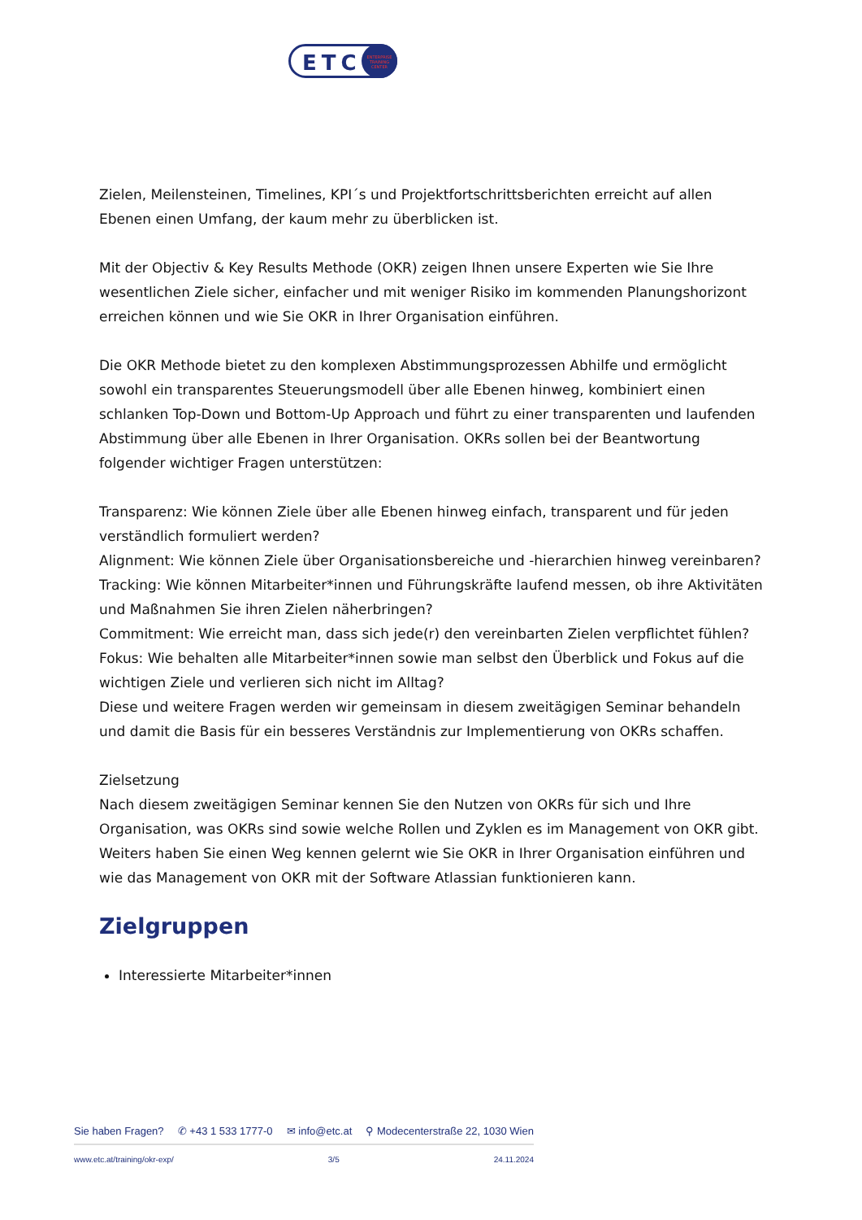ETC
ENTERPRISE
TRAINING
CENTER
Zielen, Meilensteinen, Timelines, KPI´s und Projektfortschrittsberichten erreicht auf allen Ebenen einen Umfang, der kaum mehr zu überblicken ist.
Mit der Objectiv & Key Results Methode (OKR) zeigen Ihnen unsere Experten wie Sie Ihre wesentlichen Ziele sicher, einfacher und mit weniger Risiko im kommenden Planungshorizont erreichen können und wie Sie OKR in Ihrer Organisation einführen.
Die OKR Methode bietet zu den komplexen Abstimmungsprozessen Abhilfe und ermöglicht sowohl ein transparentes Steuerungsmodell über alle Ebenen hinweg, kombiniert einen schlanken Top-Down und Bottom-Up Approach und führt zu einer transparenten und laufenden Abstimmung über alle Ebenen in Ihrer Organisation. OKRs sollen bei der Beantwortung folgender wichtiger Fragen unterstützen:
Transparenz: Wie können Ziele über alle Ebenen hinweg einfach, transparent und für jeden verständlich formuliert werden?
Alignment: Wie können Ziele über Organisationsbereiche und -hierarchien hinweg vereinbaren?
Tracking: Wie können Mitarbeiter*innen und Führungskräfte laufend messen, ob ihre Aktivitäten und Maßnahmen Sie ihren Zielen näherbringen?
Commitment: Wie erreicht man, dass sich jede(r) den vereinbarten Zielen verpflichtet fühlen?
Fokus: Wie behalten alle Mitarbeiter*innen sowie man selbst den Überblick und Fokus auf die wichtigen Ziele und verlieren sich nicht im Alltag?
Diese und weitere Fragen werden wir gemeinsam in diesem zweitägigen Seminar behandeln und damit die Basis für ein besseres Verständnis zur Implementierung von OKRs schaffen.
Zielsetzung
Nach diesem zweitägigen Seminar kennen Sie den Nutzen von OKRs für sich und Ihre Organisation, was OKRs sind sowie welche Rollen und Zyklen es im Management von OKR gibt. Weiters haben Sie einen Weg kennen gelernt wie Sie OKR in Ihrer Organisation einführen und wie das Management von OKR mit der Software Atlassian funktionieren kann.
Zielgruppen
Interessierte Mitarbeiter*innen
Sie haben Fragen? ✆ +43 1 533 1777-0 ✉ info@etc.at ⚲ Modecenterstraße 22, 1030 Wien
www.etc.at/training/okr-exp/ 3/5 24.11.2024